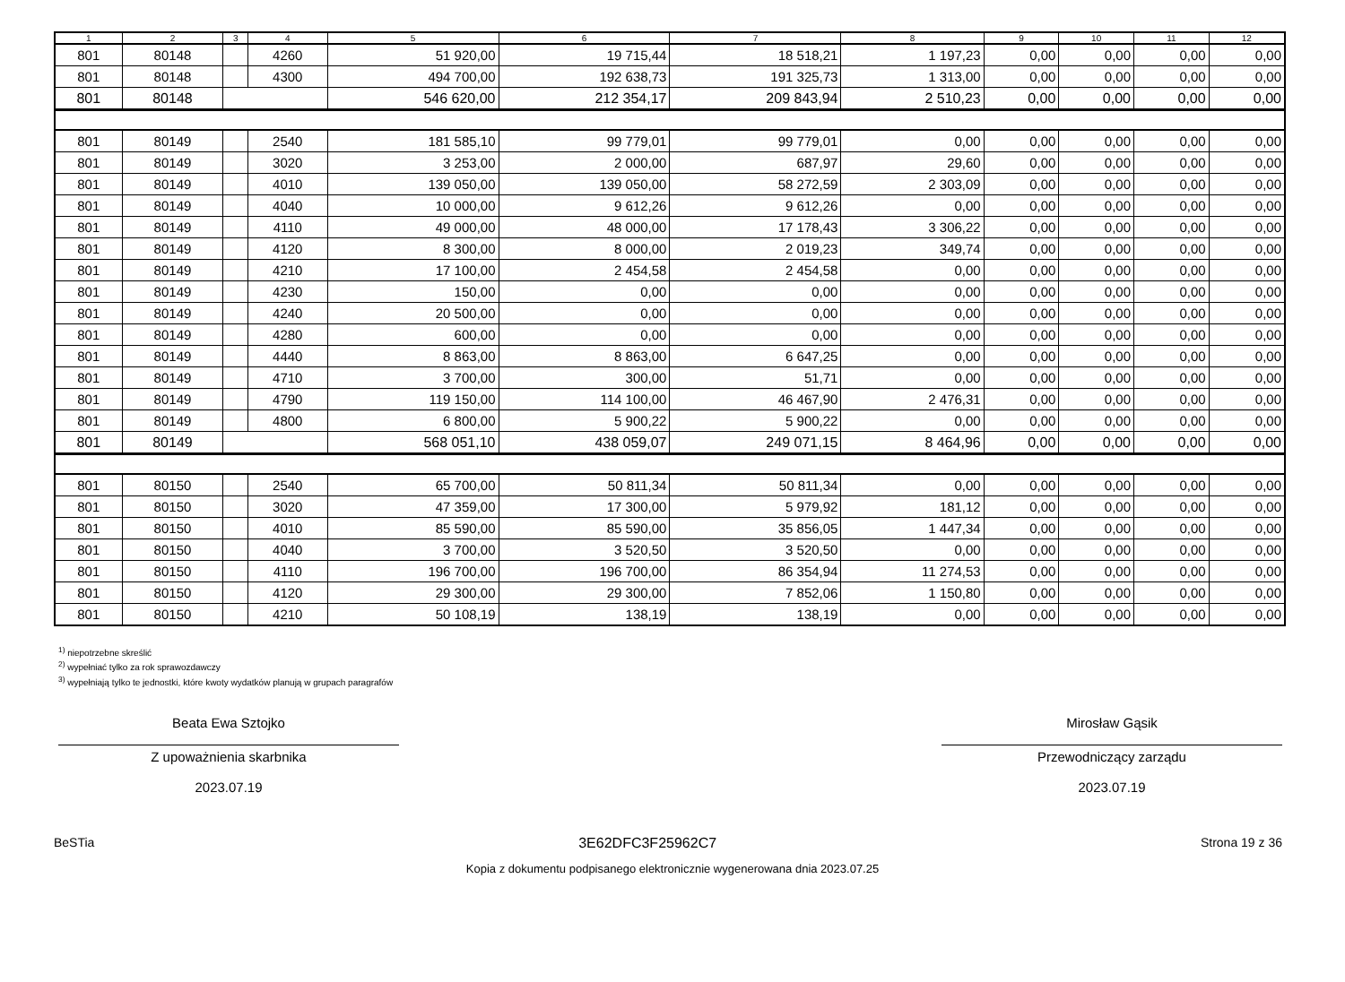| 1 | 2 | 3 | 4 | 5 | 6 | 7 | 8 | 9 | 10 | 11 | 12 |
| --- | --- | --- | --- | --- | --- | --- | --- | --- | --- | --- | --- |
| 801 | 80148 | | 4260 | 51 920,00 | 19 715,44 | 18 518,21 | 1 197,23 | 0,00 | 0,00 | 0,00 | 0,00 |
| 801 | 80148 | | 4300 | 494 700,00 | 192 638,73 | 191 325,73 | 1 313,00 | 0,00 | 0,00 | 0,00 | 0,00 |
| 801 | 80148 | | | 546 620,00 | 212 354,17 | 209 843,94 | 2 510,23 | 0,00 | 0,00 | 0,00 | 0,00 |
| 801 | 80149 | | 2540 | 181 585,10 | 99 779,01 | 99 779,01 | 0,00 | 0,00 | 0,00 | 0,00 | 0,00 |
| 801 | 80149 | | 3020 | 3 253,00 | 2 000,00 | 687,97 | 29,60 | 0,00 | 0,00 | 0,00 | 0,00 |
| 801 | 80149 | | 4010 | 139 050,00 | 139 050,00 | 58 272,59 | 2 303,09 | 0,00 | 0,00 | 0,00 | 0,00 |
| 801 | 80149 | | 4040 | 10 000,00 | 9 612,26 | 9 612,26 | 0,00 | 0,00 | 0,00 | 0,00 | 0,00 |
| 801 | 80149 | | 4110 | 49 000,00 | 48 000,00 | 17 178,43 | 3 306,22 | 0,00 | 0,00 | 0,00 | 0,00 |
| 801 | 80149 | | 4120 | 8 300,00 | 8 000,00 | 2 019,23 | 349,74 | 0,00 | 0,00 | 0,00 | 0,00 |
| 801 | 80149 | | 4210 | 17 100,00 | 2 454,58 | 2 454,58 | 0,00 | 0,00 | 0,00 | 0,00 | 0,00 |
| 801 | 80149 | | 4230 | 150,00 | 0,00 | 0,00 | 0,00 | 0,00 | 0,00 | 0,00 | 0,00 |
| 801 | 80149 | | 4240 | 20 500,00 | 0,00 | 0,00 | 0,00 | 0,00 | 0,00 | 0,00 | 0,00 |
| 801 | 80149 | | 4280 | 600,00 | 0,00 | 0,00 | 0,00 | 0,00 | 0,00 | 0,00 | 0,00 |
| 801 | 80149 | | 4440 | 8 863,00 | 8 863,00 | 6 647,25 | 0,00 | 0,00 | 0,00 | 0,00 | 0,00 |
| 801 | 80149 | | 4710 | 3 700,00 | 300,00 | 51,71 | 0,00 | 0,00 | 0,00 | 0,00 | 0,00 |
| 801 | 80149 | | 4790 | 119 150,00 | 114 100,00 | 46 467,90 | 2 476,31 | 0,00 | 0,00 | 0,00 | 0,00 |
| 801 | 80149 | | 4800 | 6 800,00 | 5 900,22 | 5 900,22 | 0,00 | 0,00 | 0,00 | 0,00 | 0,00 |
| 801 | 80149 | | | 568 051,10 | 438 059,07 | 249 071,15 | 8 464,96 | 0,00 | 0,00 | 0,00 | 0,00 |
| 801 | 80150 | | 2540 | 65 700,00 | 50 811,34 | 50 811,34 | 0,00 | 0,00 | 0,00 | 0,00 | 0,00 |
| 801 | 80150 | | 3020 | 47 359,00 | 17 300,00 | 5 979,92 | 181,12 | 0,00 | 0,00 | 0,00 | 0,00 |
| 801 | 80150 | | 4010 | 85 590,00 | 85 590,00 | 35 856,05 | 1 447,34 | 0,00 | 0,00 | 0,00 | 0,00 |
| 801 | 80150 | | 4040 | 3 700,00 | 3 520,50 | 3 520,50 | 0,00 | 0,00 | 0,00 | 0,00 | 0,00 |
| 801 | 80150 | | 4110 | 196 700,00 | 196 700,00 | 86 354,94 | 11 274,53 | 0,00 | 0,00 | 0,00 | 0,00 |
| 801 | 80150 | | 4120 | 29 300,00 | 29 300,00 | 7 852,06 | 1 150,80 | 0,00 | 0,00 | 0,00 | 0,00 |
| 801 | 80150 | | 4210 | 50 108,19 | 138,19 | 138,19 | 0,00 | 0,00 | 0,00 | 0,00 | 0,00 |
<sup>1)</sup> niepotrzebne skreślić
<sup>2)</sup> wypełniać tylko za rok sprawozdawczy
<sup>3)</sup> wypełniają tylko te jednostki, które kwoty wydatków planują w grupach paragrafów
Beata Ewa Sztojko
Z upoważnienia skarbnika
2023.07.19
Mirosław Gąsik
Przewodniczący zarządu
2023.07.19
BeSTia 3E62DFC3F25962C7 Strona 19 z 36
Kopia z dokumentu podpisanego elektronicznie wygenerowana dnia 2023.07.25